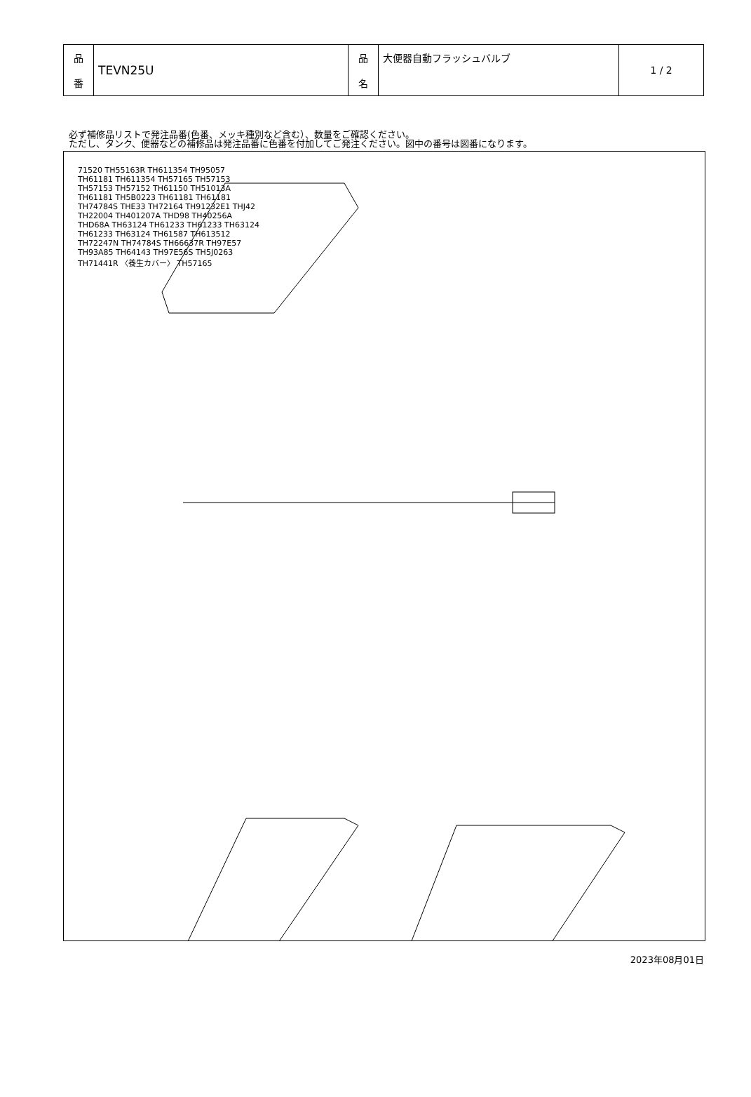| 品 番 | TEVN25U | 品 名 | 大便器自動フラッシュバルブ | 1 / 2 |
必ず補修品リストで発注品番(色番、メッキ種別など含む）、数量をご確認ください。
ただし、タンク、便器などの補修品は発注品番に色番を付加してご発注ください。図中の番号は図番になります。
71520 TH55163R TH611354 TH95057 TH61181 TH611354 TH57165 TH57153 TH57153 TH57152 TH61150 TH51013A TH61181 TH5B0223 TH61181 TH61181 TH74784S THE33 TH72164 TH91232E1 THJ42 TH22004 TH401207A THD98 TH40256A THD68A TH63124 TH61233 TH61233 TH63124 TH61233 TH63124 TH61587 TH613512 TH72247N TH74784S TH66637R TH97E57 TH93A85 TH64143 TH97E56S TH5J0263 TH71441R 〈養生カバー〉 TH57165
2023年08月01日